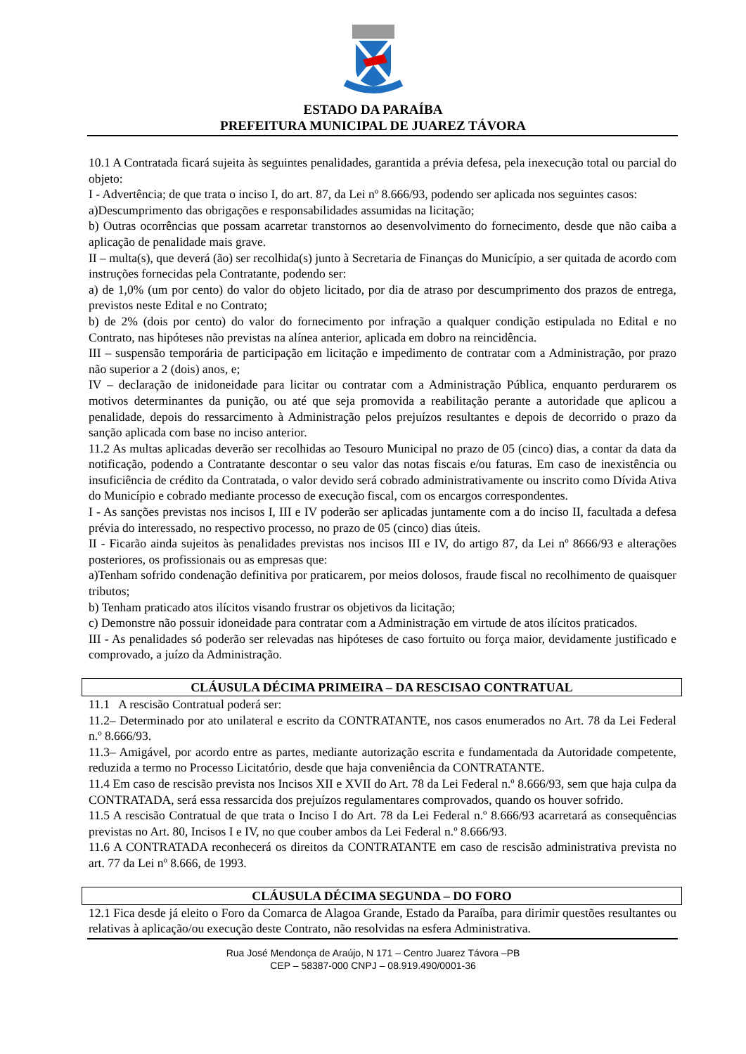ESTADO DA PARAÍBA
PREFEITURA MUNICIPAL DE JUAREZ TÁVORA
10.1 A Contratada ficará sujeita às seguintes penalidades, garantida a prévia defesa, pela inexecução total ou parcial do objeto:
I - Advertência; de que trata o inciso I, do art. 87, da Lei nº 8.666/93, podendo ser aplicada nos seguintes casos:
a)Descumprimento das obrigações e responsabilidades assumidas na licitação;
b) Outras ocorrências que possam acarretar transtornos ao desenvolvimento do fornecimento, desde que não caiba a aplicação de penalidade mais grave.
II – multa(s), que deverá (ão) ser recolhida(s) junto à Secretaria de Finanças do Município, a ser quitada de acordo com instruções fornecidas pela Contratante, podendo ser:
a) de 1,0% (um por cento) do valor do objeto licitado, por dia de atraso por descumprimento dos prazos de entrega, previstos neste Edital e no Contrato;
b) de 2% (dois por cento) do valor do fornecimento por infração a qualquer condição estipulada no Edital e no Contrato, nas hipóteses não previstas na alínea anterior, aplicada em dobro na reincidência.
III – suspensão temporária de participação em licitação e impedimento de contratar com a Administração, por prazo não superior a 2 (dois) anos, e;
IV – declaração de inidoneidade para licitar ou contratar com a Administração Pública, enquanto perdurarem os motivos determinantes da punição, ou até que seja promovida a reabilitação perante a autoridade que aplicou a penalidade, depois do ressarcimento à Administração pelos prejuízos resultantes e depois de decorrido o prazo da sanção aplicada com base no inciso anterior.
11.2 As multas aplicadas deverão ser recolhidas ao Tesouro Municipal no prazo de 05 (cinco) dias, a contar da data da notificação, podendo a Contratante descontar o seu valor das notas fiscais e/ou faturas. Em caso de inexistência ou insuficiência de crédito da Contratada, o valor devido será cobrado administrativamente ou inscrito como Dívida Ativa do Município e cobrado mediante processo de execução fiscal, com os encargos correspondentes.
I - As sanções previstas nos incisos I, III e IV poderão ser aplicadas juntamente com a do inciso II, facultada a defesa prévia do interessado, no respectivo processo, no prazo de 05 (cinco) dias úteis.
II - Ficarão ainda sujeitos às penalidades previstas nos incisos III e IV, do artigo 87, da Lei nº 8666/93 e alterações posteriores, os profissionais ou as empresas que:
a)Tenham sofrido condenação definitiva por praticarem, por meios dolosos, fraude fiscal no recolhimento de quaisquer tributos;
b) Tenham praticado atos ilícitos visando frustrar os objetivos da licitação;
c) Demonstre não possuir idoneidade para contratar com a Administração em virtude de atos ilícitos praticados.
III - As penalidades só poderão ser relevadas nas hipóteses de caso fortuito ou força maior, devidamente justificado e comprovado, a juízo da Administração.
CLÁUSULA DÉCIMA PRIMEIRA – DA RESCISAO CONTRATUAL
11.1 A rescisão Contratual poderá ser:
11.2– Determinado por ato unilateral e escrito da CONTRATANTE, nos casos enumerados no Art. 78 da Lei Federal n.º 8.666/93.
11.3– Amigável, por acordo entre as partes, mediante autorização escrita e fundamentada da Autoridade competente, reduzida a termo no Processo Licitatório, desde que haja conveniência da CONTRATANTE.
11.4 Em caso de rescisão prevista nos Incisos XII e XVII do Art. 78 da Lei Federal n.º 8.666/93, sem que haja culpa da CONTRATADA, será essa ressarcida dos prejuízos regulamentares comprovados, quando os houver sofrido.
11.5 A rescisão Contratual de que trata o Inciso I do Art. 78 da Lei Federal n.º 8.666/93 acarretará as consequências previstas no Art. 80, Incisos I e IV, no que couber ambos da Lei Federal n.º 8.666/93.
11.6 A CONTRATADA reconhecerá os direitos da CONTRATANTE em caso de rescisão administrativa prevista no art. 77 da Lei nº 8.666, de 1993.
CLÁUSULA DÉCIMA SEGUNDA – DO FORO
12.1 Fica desde já eleito o Foro da Comarca de Alagoa Grande, Estado da Paraíba, para dirimir questões resultantes ou relativas à aplicação/ou execução deste Contrato, não resolvidas na esfera Administrativa.
Rua José Mendonça de Araújo, N 171 – Centro Juarez Távora –PB
CEP – 58387-000 CNPJ – 08.919.490/0001-36